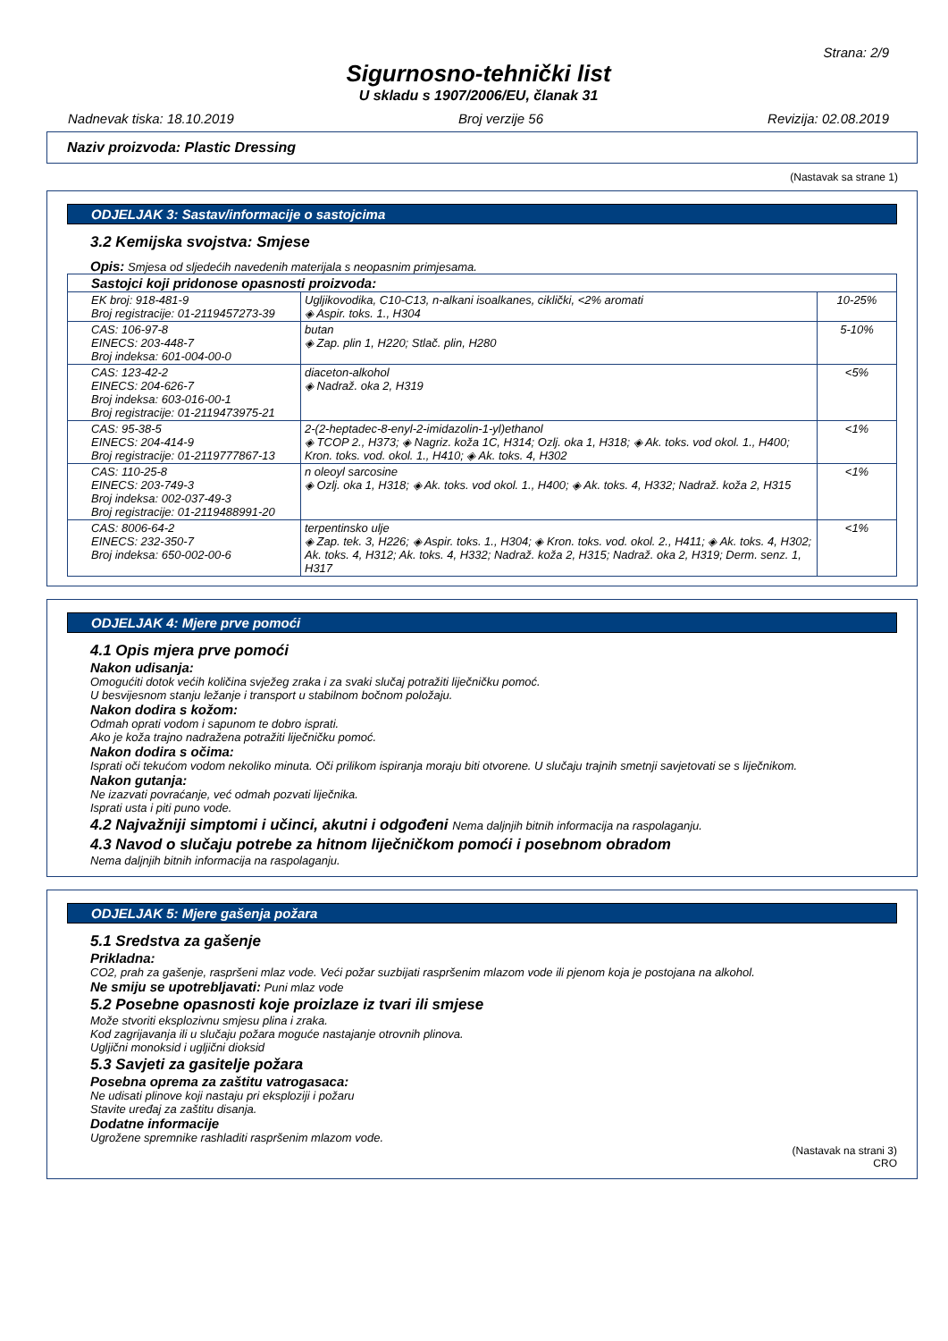Strana: 2/9
Sigurnosno-tehnički list
U skladu s 1907/2006/EU, članak 31
Nadnevak tiska: 18.10.2019 Broj verzije 56 Revizija: 02.08.2019
Naziv proizvoda: Plastic Dressing
(Nastavak sa strane 1)
ODJELJAK 3: Sastav/informacije o sastojcima
3.2 Kemijska svojstva: Smjese
Opis: Smjesa od sljedećih navedenih materijala s neopasnim primjesama.
| Sastojci koji pridonose opasnosti proizvoda: | | |
| EK broj: 918-481-9 Broj registracije: 01-2119457273-39 | Ugljikovodika, C10-C13, n-alkani isoalkanes, ciklički, <2% aromati ◈ Aspir. toks. 1., H304 | 10-25% |
| CAS: 106-97-8 EINECS: 203-448-7 Broj indeksa: 601-004-00-0 | butan ◈ Zap. plin 1, H220; Stlač. plin, H280 | 5-10% |
| CAS: 123-42-2 EINECS: 204-626-7 Broj indeksa: 603-016-00-1 Broj registracije: 01-2119473975-21 | diaceton-alkohol ◈ Nadraž. oka 2, H319 | <5% |
| CAS: 95-38-5 EINECS: 204-414-9 Broj registracije: 01-2119777867-13 | 2-(2-heptadec-8-enyl-2-imidazolin-1-yl)ethanol ◈ TCOP 2., H373; ◈ Nagriz. koža 1C, H314; Ozlj. oka 1, H318; ◈ Ak. toks. vod okol. 1., H400; Kron. toks. vod. okol. 1., H410; ◈ Ak. toks. 4, H302 | <1% |
| CAS: 110-25-8 EINECS: 203-749-3 Broj indeksa: 002-037-49-3 Broj registracije: 01-2119488991-20 | n oleoyl sarcosine ◈ Ozlj. oka 1, H318; ◈ Ak. toks. vod okol. 1., H400; ◈ Ak. toks. 4, H332; Nadraž. koža 2, H315 | <1% |
| CAS: 8006-64-2 EINECS: 232-350-7 Broj indeksa: 650-002-00-6 | terpentinsko ulje ◈ Zap. tek. 3, H226; ◈ Aspir. toks. 1., H304; ◈ Kron. toks. vod. okol. 2., H411; ◈ Ak. toks. 4, H302; Ak. toks. 4, H312; Ak. toks. 4, H332; Nadraž. koža 2, H315; Nadraž. oka 2, H319; Derm. senz. 1, H317 | <1% |
ODJELJAK 4: Mjere prve pomoći
4.1 Opis mjera prve pomoći
Nakon udisanja:
Omogućiti dotok većih količina svježeg zraka i za svaki slučaj potražiti liječničku pomoć.
U besvijesnom stanju ležanje i transport u stabilnom bočnom položaju.
Nakon dodira s kožom:
Odmah oprati vodom i sapunom te dobro isprati.
Ako je koža trajno nadražena potražiti liječničku pomoć.
Nakon dodira s očima:
Isprati oči tekućom vodom nekoliko minuta. Oči prilikom ispiranja moraju biti otvorene. U slučaju trajnih smetnji savjetovati se s liječnikom.
Nakon gutanja:
Ne izazvati povraćanje, već odmah pozvati liječnika.
Isprati usta i piti puno vode.
4.2 Najvažniji simptomi i učinci, akutni i odgođeni Nema daljnjih bitnih informacija na raspolaganju.
4.3 Navod o slučaju potrebe za hitnom liječničkom pomoći i posebnom obradom
Nema daljnjih bitnih informacija na raspolaganju.
ODJELJAK 5: Mjere gašenja požara
5.1 Sredstva za gašenje
Prikladna:
CO2, prah za gašenje, raspršeni mlaz vode. Veći požar suzbijati raspršenim mlazom vode ili pjenom koja je postojana na alkohol.
Ne smiju se upotrebljavati: Puni mlaz vode
5.2 Posebne opasnosti koje proizlaze iz tvari ili smjese
Može stvoriti eksplozivnu smjesu plina i zraka.
Kod zagrijavanja ili u slučaju požara moguće nastajanje otrovnih plinova.
Ugljični monoksid i ugljični dioksid
5.3 Savjeti za gasitelje požara
Posebna oprema za zaštitu vatrogasaca:
Ne udisati plinove koji nastaju pri eksploziji i požaru
Stavite uređaj za zaštitu disanja.
Dodatne informacije
Ugrožene spremnike rashladiti raspršenim mlazom vode.
(Nastavak na strani 3)
CRO